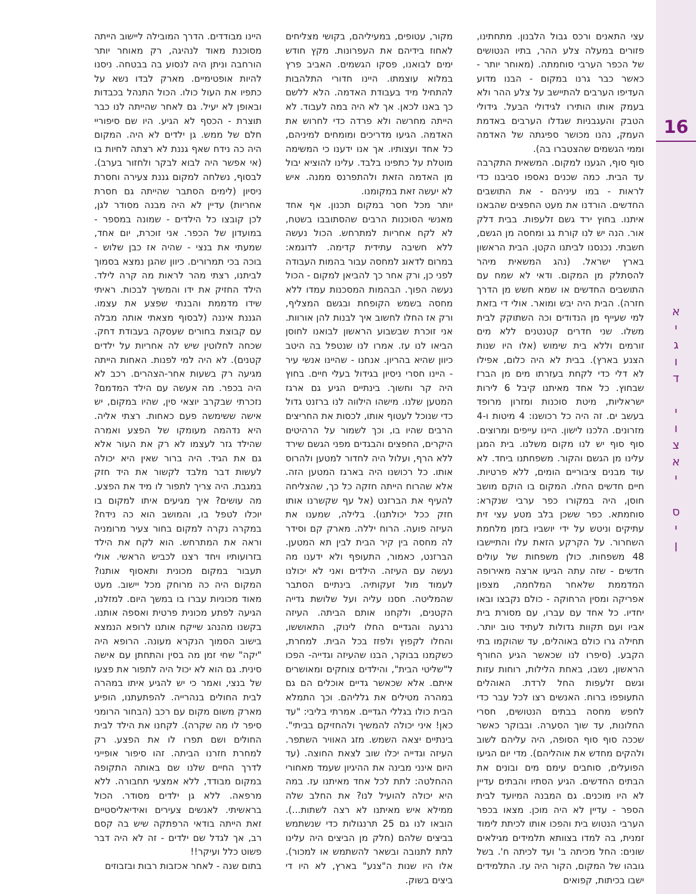16
א
י
ג
ו
ד
י
ו
צ
א
י
ס
י
ן
עצי התאנים ורכס גבול הלבנון. מתחתינו, פזורים במעלה צלע ההר, בתיו הנטושים של הכפר הערבי סוחמתה. (מאוחר יותר - כאשר כבר גרנו במקום - הבנו מדוע העדיפו הערבים להתיישב על צלע ההר ולא בעמק אותו הותירו לגידולי הבעל. גידולי הטבק והעגבניות שגדלו הערבים באדמת העמק, נהנו מכושר ספיגתה של האדמה וממי הגשמים שהצטברו בה).
סוף סוף, הגענו למקום. המשאית התקרבה עד הבית. כמה שכנים נאספו סביבנו כדי לראות - במו עיניהם - את התושבים החדשים. הורדנו את מעט החפצים שהבאנו איתנו. בחוץ ירד גשם זלעפות. בבית דלק אור. הנה יש לנו קורת גג ומחסה מן הגשם, חשבתי. נכנסנו לביתנו הקטן. הבית הראשון בארץ ישראל. (נהג המשאית מיהר להסתלק מן המקום. ודאי לא שמח עם התושבים החדשים או שמא חשש מן הדרך חזרה). הבית היה יבש ומואר. אולי די בזאת למי שעייף מן הנדודים וכה השתוקק לבית משלו. שני חדרים קטנטנים ללא מים זורמים וללא בית שימוש (אלו היו שנות הצנע בארץ). בבית לא היה כלום, אפילו לא דלי כדי לקחת בעזרתו מים מן הברז שבחוץ. כל אחד מאיתנו קיבל 6 לירות ישראליות, מיטת סוכנות ומזרון מרופד בעשב ים. זה היה כל רכושנו: 4 מיטות ו-4 מזרונים. הלכנו לישון. היינו עייפים ומרוצים. סוף סוף יש לנו מקום משלנו. בית המגן עלינו מן הגשם והקור. משפחתנו ביחד. לא עוד מבנים ציבוריים הומים, ללא פרטיות. חיים חדשים החלו. המקום בו הוקם מושב חוסן, היה במקורו כפר ערבי שנקרא: סוחמתא. כפר ששכן בלב מטע עצי זית עתיקים וניטש על ידי יושביו בזמן מלחמת השחרור. על הקרקע הזאת עלו והתיישבו 48 משפחות. כולן משפחות של עולים חדשים - שזה עתה הגיעו ארצה מאירופה המדממת שלאחר המלחמה, מצפון אפריקה ומסין הרחוקה - כולם נקבצו ובאו יחדיו. כל אחד עם עברו, עם מסורת בית אביו ועם תקוות גדולות לעתיד טוב יותר. תחילה גרו כולם באוהלים, עד שהוקמו בתי הקבע. (סיפרו לנו שכאשר הגיע החורף הראשון, נשבו, באחת הלילות, רוחות עזות וגשם זלעפות החל לרדת. האוהלים התעופפו ברוח. האנשים רצו לכל עבר כדי לחפש מחסה בבתים הנטושים, חסרי החלונות, עד שוך הסערה. ובבוקר כאשר שככה סוף סוף הסופה, היה עליהם לשוב ולהקים מחדש את אוהליהם). מדי יום הגיעו הפועלים, סוחבים עימם מים ובונים את הבתים החדשים. הגיע הסתיו והבתים עדיין לא היו מוכנים. גם המבנה המיועד לבית הספר - עדיין לא היה מוכן. מצאו בכפר הערבי הנטוש בית והפכו אותו לכיתת לימוד זמנית, בה למדו בצוותא תלמידים מגילאים שונים: החל מכיתה ב' ועד לכיתה ח'. בשל גובהו של המקום, הקור היה עז. התלמידים ישבו בכיתות, קפואים
מקור, עטופים, במעיליהם, בקושי מצליחים לאחוז בידיהם את העפרונות. מקץ חודש ימים לבואנו, פסקו הגשמים. האביב פרץ במלוא עוצמתו. היינו חדורי התלהבות להתחיל מיד בעבודת האדמה. הלא ללשם כך באנו לכאן. אך לא היה במה לעבוד. לא הייתה מחרשה ולא פרדה כדי לחרוש את האדמה. הגיעו מדריכים ומומחים למיניהם, כל אחד ועצותיו. אך אנו ידענו כי המשימה מוטלת על כתפינו בלבד. עלינו להוציא יבול מן האדמה הזאת ולהתפרנס ממנה. איש לא יעשה זאת במקומנו.
יותר מכל חסר במקום תכנון. אף אחד מאנשי הסוכנות הרבים שהסתובבו בשטח, לא לקח אחריות למתרחש. הכול נעשה ללא חשיבה עתידית קדימה. לדוגמא: במרום לדאוג למחסה עבור בהמות העבודה לפני כן, ורק אחר כך להביאן למקום - הכול נעשה הפוך. הבהמות המסכנות עמדו ללא מחסה בשמש הקופחת ובגשם המצליף, ורק אז החלו לחשוב איך לבנות להן אורוות. אני זוכרת שבשבוע הראשון לבואנו לחוסן הביאו לנו עז. אמרו לנו שנטפל בה היטב כיוון שהיא בהריון. אנחנו - שהיינו אנשי עיר - היינו חסרי ניסיון בגידול בעלי חיים. בחוץ היה קר וחשוך. בינתיים הגיע גם ארגז המטען שלנו. מישהו הילווה לנו ברזנט גדול כדי שנוכל לעטוף אותו, לכסות את החריצים הרבים שהיו בו, וכך לשמור על הרהיטים היקרים, החפצים והבגדים מפני הגשם שירד ללא הרף, ועלול היה לחדור למטען ולהרוס אותו. כל רכושנו היה בארגז המטען הזה. אלא שהרוח הייתה חזקה כל כך, שהצליחה להעיף את הברזנט (אל עף שקשרנו אותו חזק ככל יכולתנו). בלילה, שמענו את העיזה פועה. הרוח יללה. מארק קם וסידר לה מחסה בין קיר הבית לבין תא המטען. הברזנט, כאמור, התעופף ולא ידענו מה נעשה עם העיזה. הילדים ואני לא יכולנו לעמוד מול זעקותיה. בינתיים הסתבר שהמליטה. חסנו עליה ועל שלושת גדייה הקטנים, ולקחנו אותם הביתה. העיזה נרגעה והגדיים החלו לינוק, התאוששו, והחלו לקפוץ ולפזז בכל הבית. למחרת, כשקמנו בבוקר, הבנו שהעיזה וגדייה- הפכו ל"שליטי הבית", והילדים צוחקים ומאושרים איתם. אלא שכאשר גדיים אוכלים הם גם במהרה מטילים את גלליהם. וכך התמלא הבית כולו בגללי הגדיים. אמרתי בליבי: "עד כאן! איני יכולה להמשיך ולהחזיקם בביתי". בינתיים יצאה השמש. מזג האוויר השתפר. העיזה וגדייה יכלו שוב לצאת החוצה. (עד היום אינני מבינה את ההיגיון שעמד מאחורי ההחלטה: לתת לכל אחד מאיתנו עז. במה היא יכולה להועיל לנו? את החלב שלה ממילא איש מאיתנו לא רצה לשתות...). הובאו לנו גם 25 תרנגולות כדי שנשתמש בביצים שלהם (חלק מן הביצים היה עלינו לתת לתנובה ובשאר להשתמש או למכור). אלו היו שנות ה"צנע" בארץ, לא היו די ביצים בשוק.
היינו מבודדים. הדרך המובילה ליישוב הייתה מסוכנת מאוד לנהיגה, רק מאוחר יותר הורחבה וניתן היה לנסוע בה בבטחה. ניסנו להיות אופטימיים. מארק לבדו נשא על כתפיו את העול כולו. הכול התנהל בכבדות ובאופן לא יעיל. גם לאחר שהייתה לנו כבר תוצרת - הכסף לא הגיע. היו שם סיפוריי חלם של ממש. גן ילדים לא היה. המקום היה כה נידח שאף גננת לא רצתה לחיות בו (אי אפשר היה לבוא לבקר ולחזור בערב). לבסוף, נשלחה למקום גננת צעירה וחסרת ניסיון (לימים הסתבר שהייתה גם חסרת אחריות) עדיין לא היה מבנה מסודר לגן, לכן קובצו כל הילדים - שמונה במספר - במועדון של הכפר. אני זוכרת, יום אחד, שמעתי את בנצי - שהיה אז כבן שלוש - בוכה בכי תמרורים. כיוון שהגן נמצא בסמוך לביתנו, רצתי מהר לראות מה קרה לילד. הילד החזיק את ידו והמשיך לבכות. ראיתי שידו מדממת והבנתי שפצע את עצמו. הגננת איננה (לבסוף מצאתי אותה מבלה עם קבוצת בחורים שעסקה בעבודת דחק. שכחה לחלוטין שיש לה אחריות על ילדים קטנים). לא היה למי לפנות. האחות הייתה מגיעה רק בשעות אחר-הצהרים. רכב לא היה בכפר. מה אעשה עם הילד המדמם? נזכרתי שבקרב יוצאי סין, שהיו במקום, יש אישה ששימשה פעם כאחות. רצתי אליה. היא נדהמה מעומקו של הפצע ואמרה שהילד גזר לעצמו לא רק את העור אלא גם את הגיד. היה ברור שאין היא יכולה לעשות דבר מלבד לקשור את היד חזק במגבת. היה צריך לתפור לו מיד את הפצע. מה עושים? איך מגיעים איתו למקום בו יוכלו לטפל בו, והמושב הוא כה נידח? במקרה נקרה למקום בחור צעיר מרומניה וראה את המתרחש. הוא לקח את הילד בזרועותיו ויחד רצנו לכביש הראשי. אולי תעבור במקום מכונית ותאסוף אותנו? המקום היה כה מרוחק מכל יישוב. מעט מאוד מכוניות עברו בו במשך היום. למזלנו, הגיעה לפתע מכונית פרטית ואספה אותנו. בקשנו מהנהג שייקח אותנו לרופא הנמצא בישוב הסמוך הנקרא מעונה. הרופא היה "יקה" שחי זמן מה בסין והתחתן עם אישה סינית. גם הוא לא יכול היה לתפור את פצעו של בנצי, ואמר כי יש להגיע איתו במהרה לבית החולים בנהרייה. להפתעתנו, הופיע מארק משום מקום עם רכב (הבחור הרומני סיפר לו מה שקרה). לקחנו את הילד לבית החולים ושם תפרו לו את הפצע. רק למחרת חזרנו הביתה. זהו סיפור אופייני לדרך החיים שלנו שם באותה התקופה במקום מבודד, ללא אמצעי תחבורה. ללא מרפאה. ללא גן ילדים מסודר. הכול בראשיתי. לאנשים צעירים ואידיאליסטיים זאת הייתה בודאי הרפתקה שיש בה קסם רב, אך לגדל שם ילדים - זה לא היה דבר פשוט כלל ועיקר!!
בתום שנה - לאחר אכזבות רבות ובזבוזים